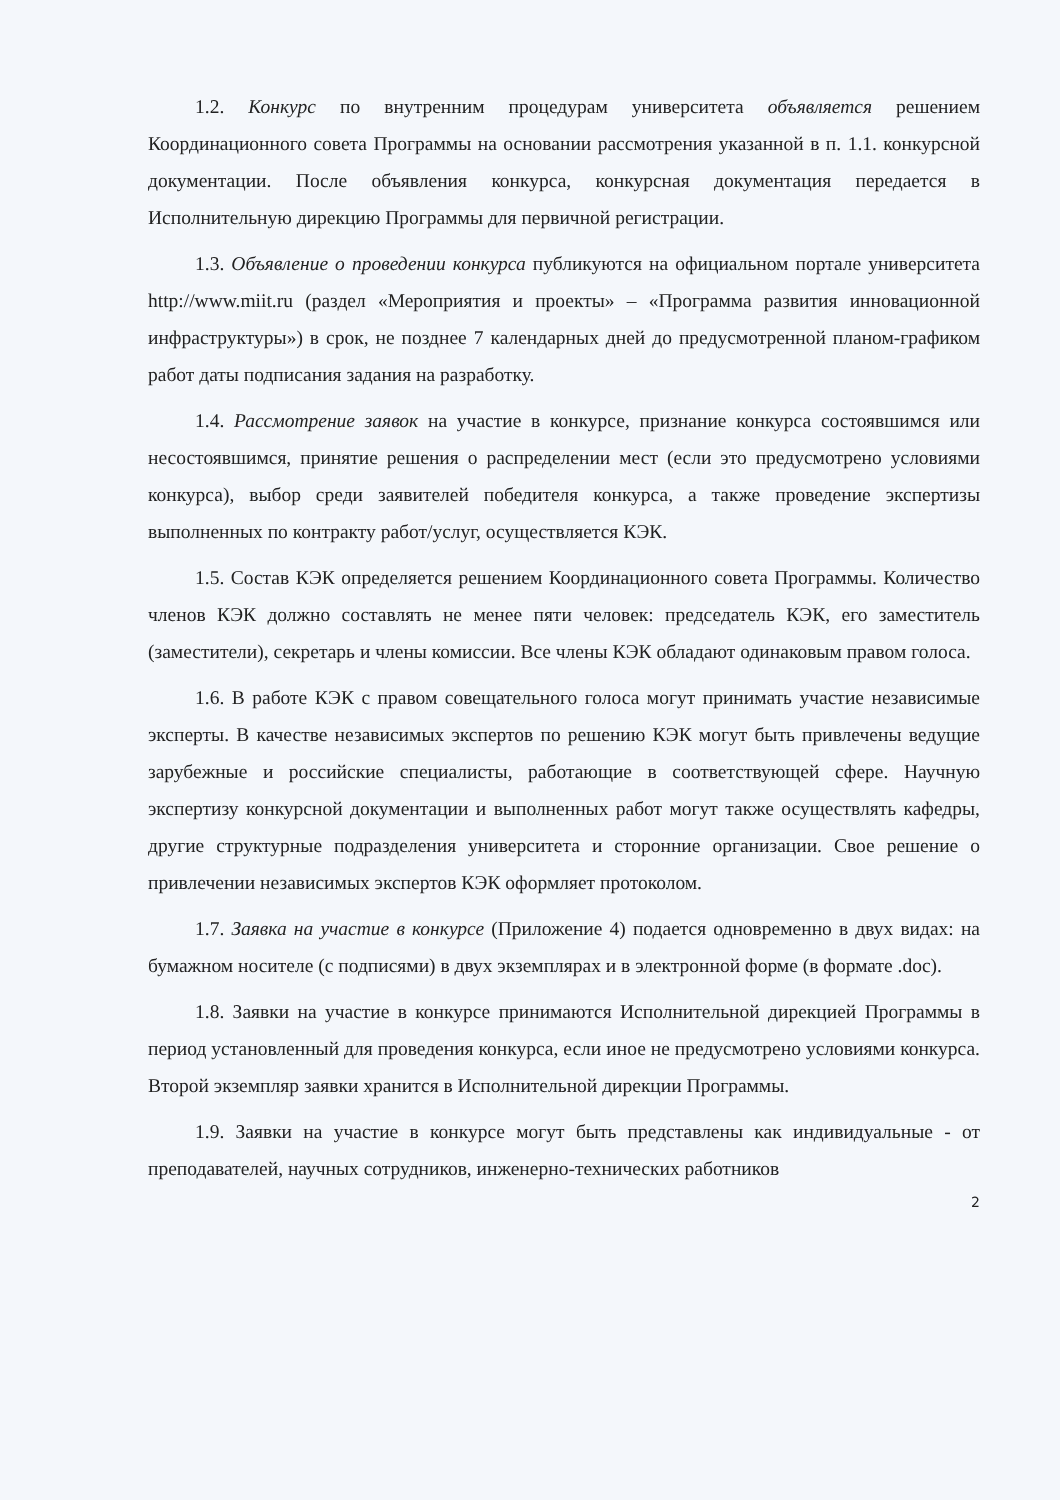1.2. Конкурс по внутренним процедурам университета объявляется решением Координационного совета Программы на основании рассмотрения указанной в п. 1.1. конкурсной документации. После объявления конкурса, конкурсная документация передается в Исполнительную дирекцию Программы для первичной регистрации.
1.3. Объявление о проведении конкурса публикуются на официальном портале университета http://www.miit.ru (раздел «Мероприятия и проекты» – «Программа развития инновационной инфраструктуры») в срок, не позднее 7 календарных дней до предусмотренной планом-графиком работ даты подписания задания на разработку.
1.4. Рассмотрение заявок на участие в конкурсе, признание конкурса состоявшимся или несостоявшимся, принятие решения о распределении мест (если это предусмотрено условиями конкурса), выбор среди заявителей победителя конкурса, а также проведение экспертизы выполненных по контракту работ/услуг, осуществляется КЭК.
1.5. Состав КЭК определяется решением Координационного совета Программы. Количество членов КЭК должно составлять не менее пяти человек: председатель КЭК, его заместитель (заместители), секретарь и члены комиссии. Все члены КЭК обладают одинаковым правом голоса.
1.6. В работе КЭК с правом совещательного голоса могут принимать участие независимые эксперты. В качестве независимых экспертов по решению КЭК могут быть привлечены ведущие зарубежные и российские специалисты, работающие в соответствующей сфере. Научную экспертизу конкурсной документации и выполненных работ могут также осуществлять кафедры, другие структурные подразделения университета и сторонние организации. Свое решение о привлечении независимых экспертов КЭК оформляет протоколом.
1.7. Заявка на участие в конкурсе (Приложение 4) подается одновременно в двух видах: на бумажном носителе (с подписями) в двух экземплярах и в электронной форме (в формате .doc).
1.8. Заявки на участие в конкурсе принимаются Исполнительной дирекцией Программы в период установленный для проведения конкурса, если иное не предусмотрено условиями конкурса. Второй экземпляр заявки хранится в Исполнительной дирекции Программы.
1.9. Заявки на участие в конкурсе могут быть представлены как индивидуальные - от преподавателей, научных сотрудников, инженерно-технических работников
2